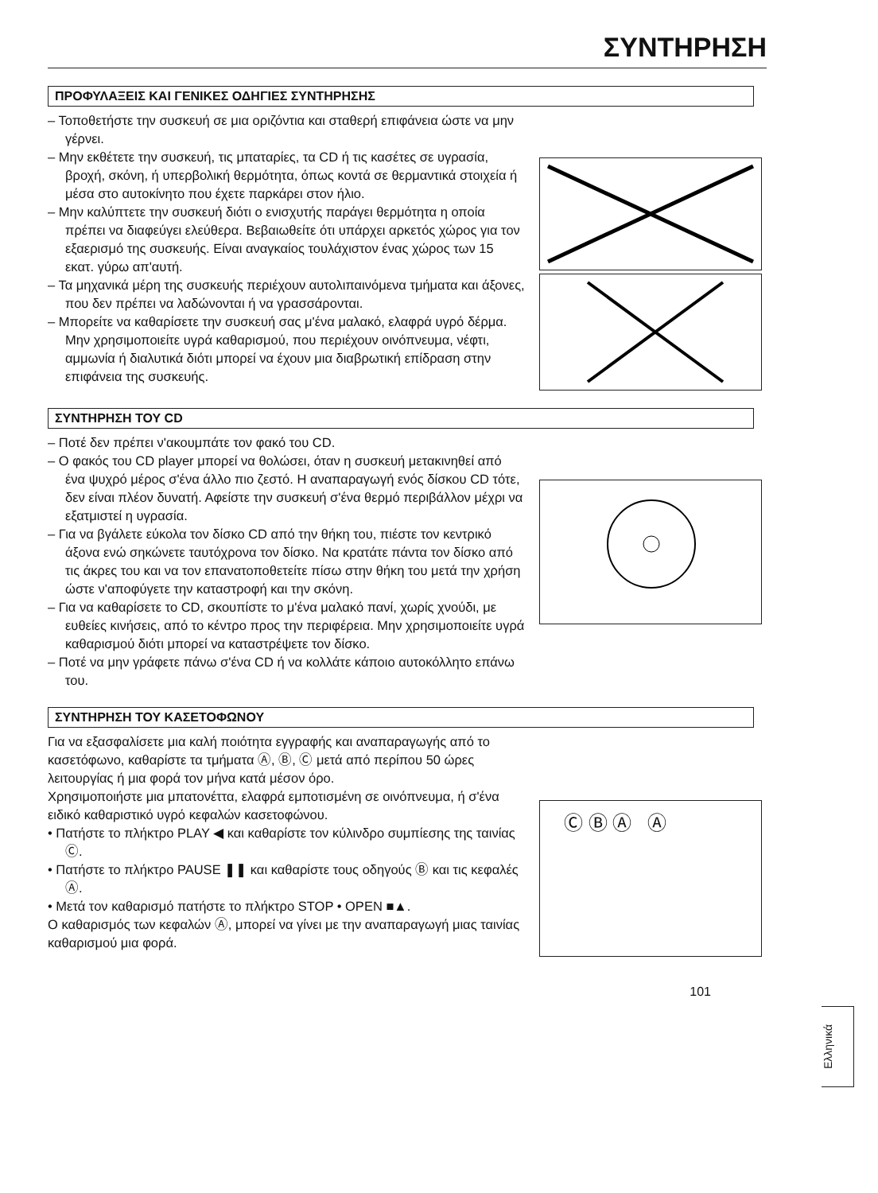ΣΥΝΤΗΡΗΣΗ
ΠΡΟΦΥΛΑΞΕΙΣ ΚΑΙ ΓΕΝΙΚΕΣ ΟΔΗΓΙΕΣ ΣΥΝΤΗΡΗΣΗΣ
– Τοποθετήστε την συσκευή σε μια οριζόντια και σταθερή επιφάνεια ώστε να μην γέρνει.
– Μην εκθέτετε την συσκευή, τις μπαταρίες, τα CD ή τις κασέτες σε υγρασία, βροχή, σκόνη, ή υπερβολική θερμότητα, όπως κοντά σε θερμαντικά στοιχεία ή μέσα στο αυτοκίνητο που έχετε παρκάρει στον ήλιο.
– Μην καλύπτετε την συσκευή διότι ο ενισχυτής παράγει θερμότητα η οποία πρέπει να διαφεύγει ελεύθερα. Βεβαιωθείτε ότι υπάρχει αρκετός χώρος για τον εξαερισμό της συσκευής. Είναι αναγκαίος τουλάχιστον ένας χώρος των 15 εκατ. γύρω απ'αυτή.
– Τα μηχανικά μέρη της συσκευής περιέχουν αυτολιπαινόμενα τμήματα και άξονες, που δεν πρέπει να λαδώνονται ή να γρασσάρονται.
– Μπορείτε να καθαρίσετε την συσκευή σας μ'ένα μαλακό, ελαφρά υγρό δέρμα. Μην χρησιμοποιείτε υγρά καθαρισμού, που περιέχουν οινόπνευμα, νέφτι, αμμωνία ή διαλυτικά διότι μπορεί να έχουν μια διαβρωτική επίδραση στην επιφάνεια της συσκευής.
ΣΥΝΤΗΡΗΣΗ ΤΟΥ CD
– Ποτέ δεν πρέπει ν'ακουμπάτε τον φακό του CD.
– Ο φακός του CD player μπορεί να θολώσει, όταν η συσκευή μετακινηθεί από ένα ψυχρό μέρος σ'ένα άλλο πιο ζεστό. Η αναπαραγωγή ενός δίσκου CD τότε, δεν είναι πλέον δυνατή. Αφείστε την συσκευή σ'ένα θερμό περιβάλλον μέχρι να εξατμιστεί η υγρασία.
– Για να βγάλετε εύκολα τον δίσκο CD από την θήκη του, πιέστε τον κεντρικό άξονα ενώ σηκώνετε ταυτόχρονα τον δίσκο. Να κρατάτε πάντα τον δίσκο από τις άκρες του και να τον επανατοποθετείτε πίσω στην θήκη του μετά την χρήση ώστε ν'αποφύγετε την καταστροφή και την σκόνη.
– Για να καθαρίσετε το CD, σκουπίστε το μ'ένα μαλακό πανί, χωρίς χνούδι, με ευθείες κινήσεις, από το κέντρο προς την περιφέρεια. Μην χρησιμοποιείτε υγρά καθαρισμού διότι μπορεί να καταστρέψετε τον δίσκο.
– Ποτέ να μην γράφετε πάνω σ'ένα CD ή να κολλάτε κάποιο αυτοκόλλητο επάνω του.
ΣΥΝΤΗΡΗΣΗ ΤΟΥ ΚΑΣΕΤΟΦΩΝΟΥ
Για να εξασφαλίσετε μια καλή ποιότητα εγγραφής και αναπαραγωγής από το κασετόφωνο, καθαρίστε τα τμήματα Ⓐ, Ⓑ, Ⓒ μετά από περίπου 50 ώρες λειτουργίας ή μια φορά τον μήνα κατά μέσον όρο.
Χρησιμοποιήστε μια μπατονέττα, ελαφρά εμποτισμένη σε οινόπνευμα, ή σ'ένα ειδικό καθαριστικό υγρό κεφαλών κασετοφώνου.
• Πατήστε το πλήκτρο PLAY ◀ και καθαρίστε τον κύλινδρο συμπίεσης της ταινίας Ⓒ.
• Πατήστε το πλήκτρο PAUSE ❚❚ και καθαρίστε τους οδηγούς Ⓑ και τις κεφαλές Ⓐ.
• Μετά τον καθαρισμό πατήστε το πλήκτρο STOP • OPEN ■▲.
Ο καθαρισμός των κεφαλών Ⓐ, μπορεί να γίνει με την αναπαραγωγή μιας ταινίας καθαρισμού μια φορά.
Ⓒ Ⓑ Ⓐ Ⓐ
101
Ελληνικά